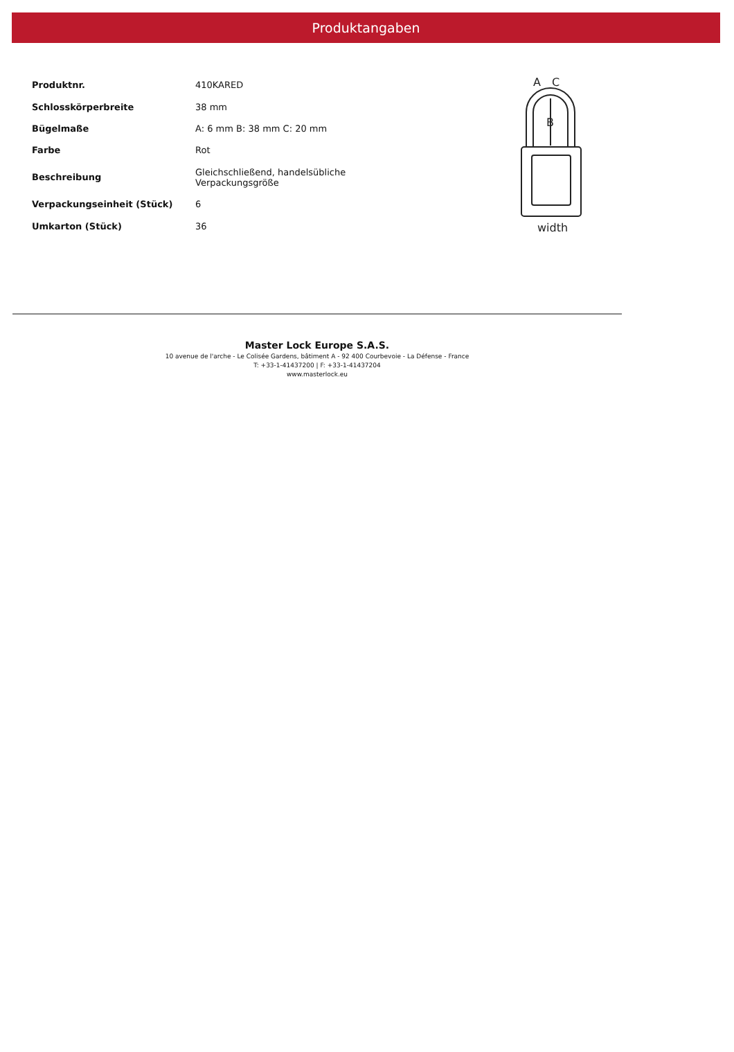Produktangaben
| Produktnr. | 410KARED |
| Schlosskörperbreite | 38 mm |
| Bügelmaße | A: 6 mm B: 38 mm C: 20 mm |
| Farbe | Rot |
| Beschreibung | Gleichschließend, handelsübliche Verpackungsgröße |
| Verpackungseinheit (Stück) | 6 |
| Umkarton (Stück) | 36 |
A
C
B
width
Master Lock Europe S.A.S.
10 avenue de l'arche - Le Colisée Gardens, bâtiment A - 92 400 Courbevoie - La Défense - France
T: +33-1-41437200 | F: +33-1-41437204
www.masterlock.eu